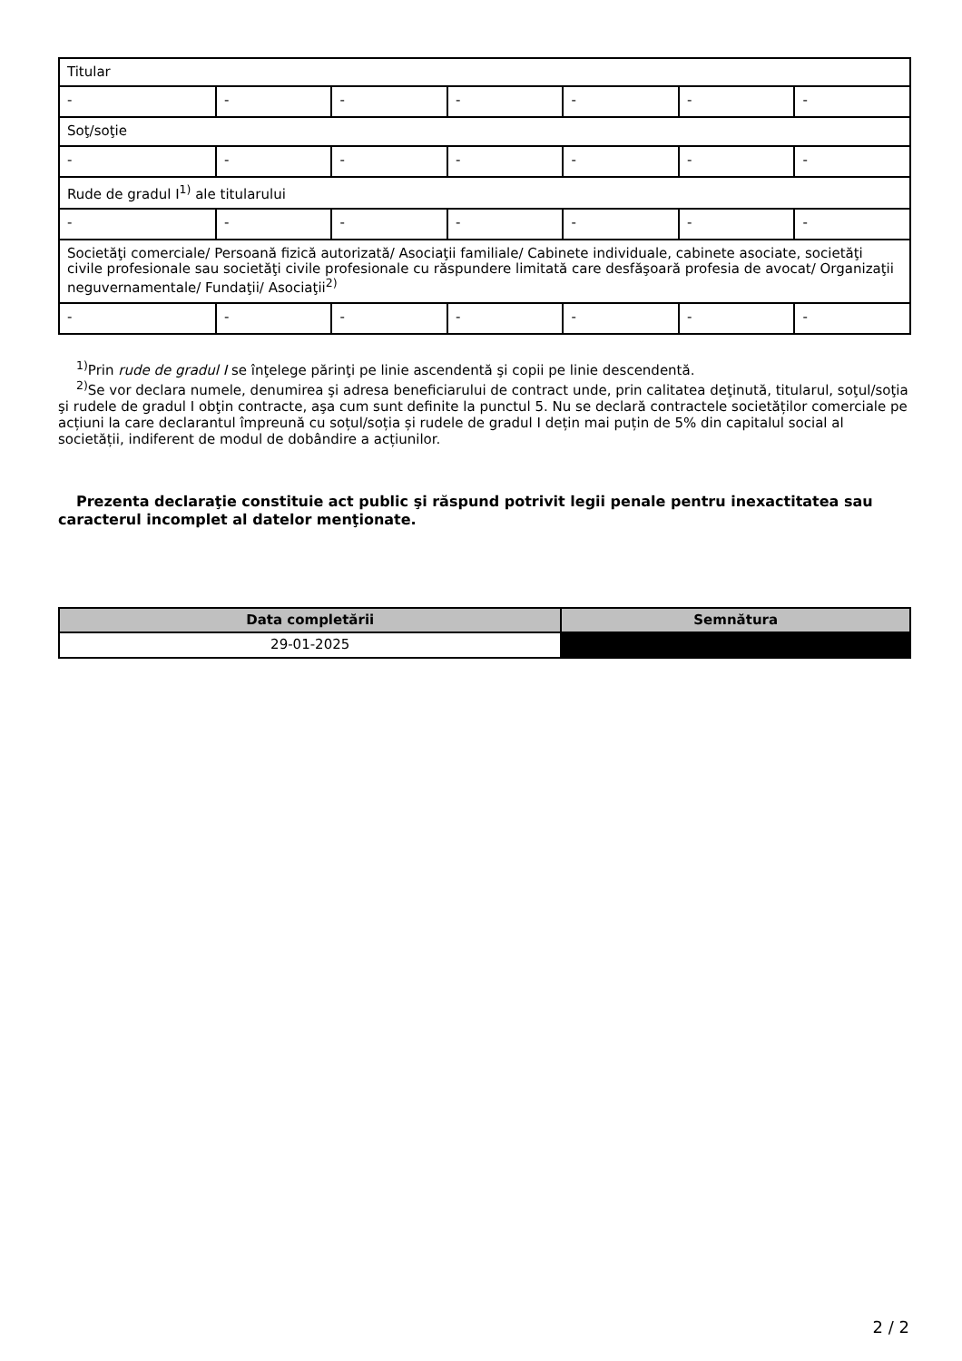| Titular | | | | | | |
| - | - | - | - | - | - | - |
| Soţ/soţie | | | | | | |
| - | - | - | - | - | - | - |
| Rude de gradul I<sup>1)</sup> ale titularului | | | | | | |
| - | - | - | - | - | - | - |
| Societăţi comerciale/ Persoană fizică autorizată/ Asociaţii familiale/ Cabinete individuale, cabinete asociate, societăţi civile profesionale sau societăţi civile profesionale cu răspundere limitată care desfăşoară profesia de avocat/ Organizaţii neguvernamentale/ Fundaţii/ Asociaţii<sup>2)</sup> | | | | | | |
| - | - | - | - | - | - | - |
<sup>1)</sup> Prin rude de gradul I se înţelege părinţi pe linie ascendentă şi copii pe linie descendentă.
<sup>2)</sup> Se vor declara numele, denumirea şi adresa beneficiarului de contract unde, prin calitatea deţinută, titularul, soţul/soţia şi rudele de gradul I obţin contracte, aşa cum sunt definite la punctul 5. Nu se declară contractele societăților comerciale pe acțiuni la care declarantul împreună cu soțul/soția și rudele de gradul I dețin mai puțin de 5% din capitalul social al societății, indiferent de modul de dobândire a acțiunilor.
Prezenta declaraţie constituie act public şi răspund potrivit legii penale pentru inexactitatea sau caracterul incomplet al datelor menţionate.
| Data completării | Semnătura |
| --- | --- |
| 29-01-2025 | |
2 / 2